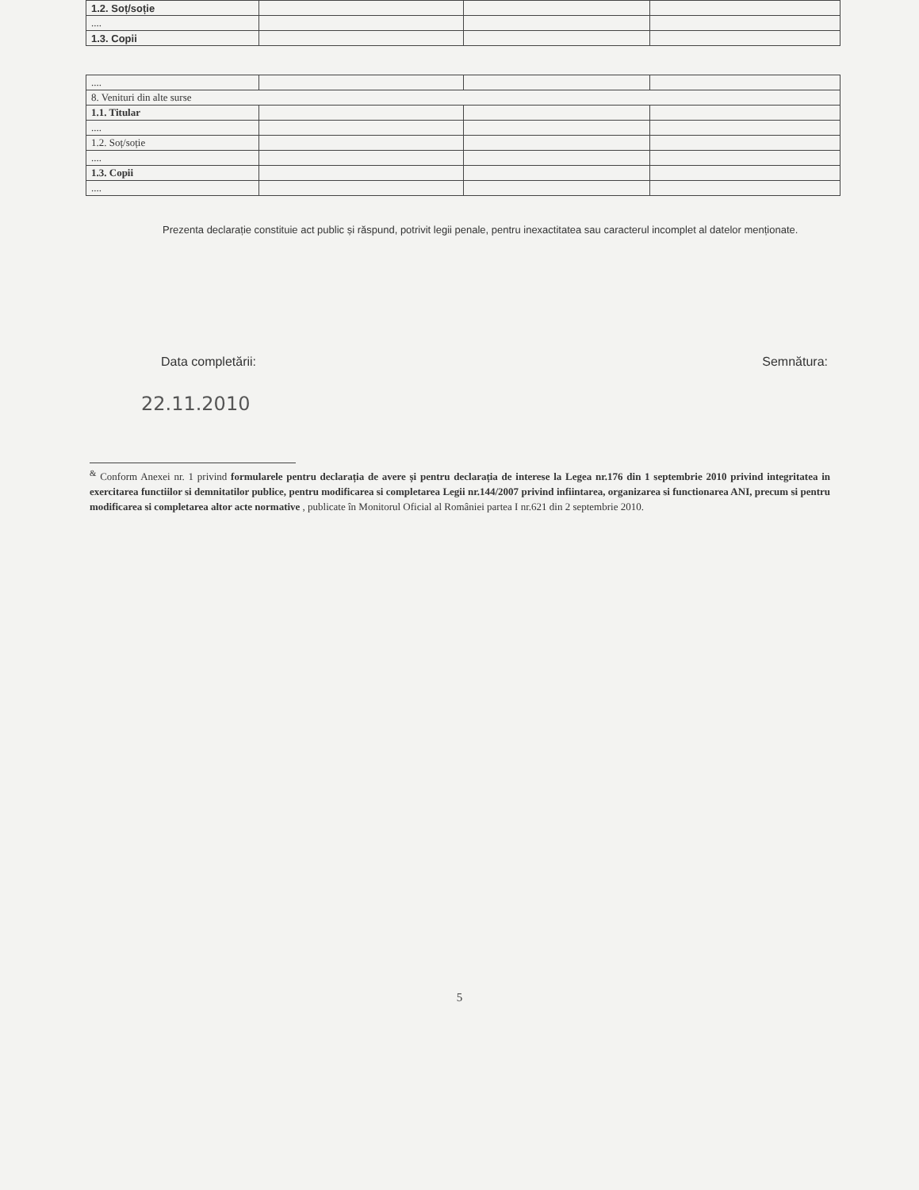| 1.2. Soț/soție | | | |
| .... | | | |
| 1.3. Copii | | | |
| .... | | | |
| 8. Venituri din alte surse | | | |
| 1.1. Titular | | | |
| .... | | | |
| 1.2. Soț/soție | | | |
| .... | | | |
| 1.3. Copii | | | |
| .... | | | |
Prezenta declarație constituie act public și răspund, potrivit legii penale, pentru inexactitatea sau caracterul incomplet al datelor menționate.
Data completării: Semnătura:
22.11.2010
<sup>&</sup> Conform Anexei nr. 1 privind formularele pentru declarația de avere și pentru declarația de interese la Legea nr.176 din 1 septembrie 2010 privind integritatea in exercitarea functiilor si demnitatilor publice, pentru modificarea si completarea Legii nr.144/2007 privind infiintarea, organizarea si functionarea ANI, precum si pentru modificarea si completarea altor acte normative , publicate în Monitorul Oficial al României partea I nr.621 din 2 septembrie 2010.
5